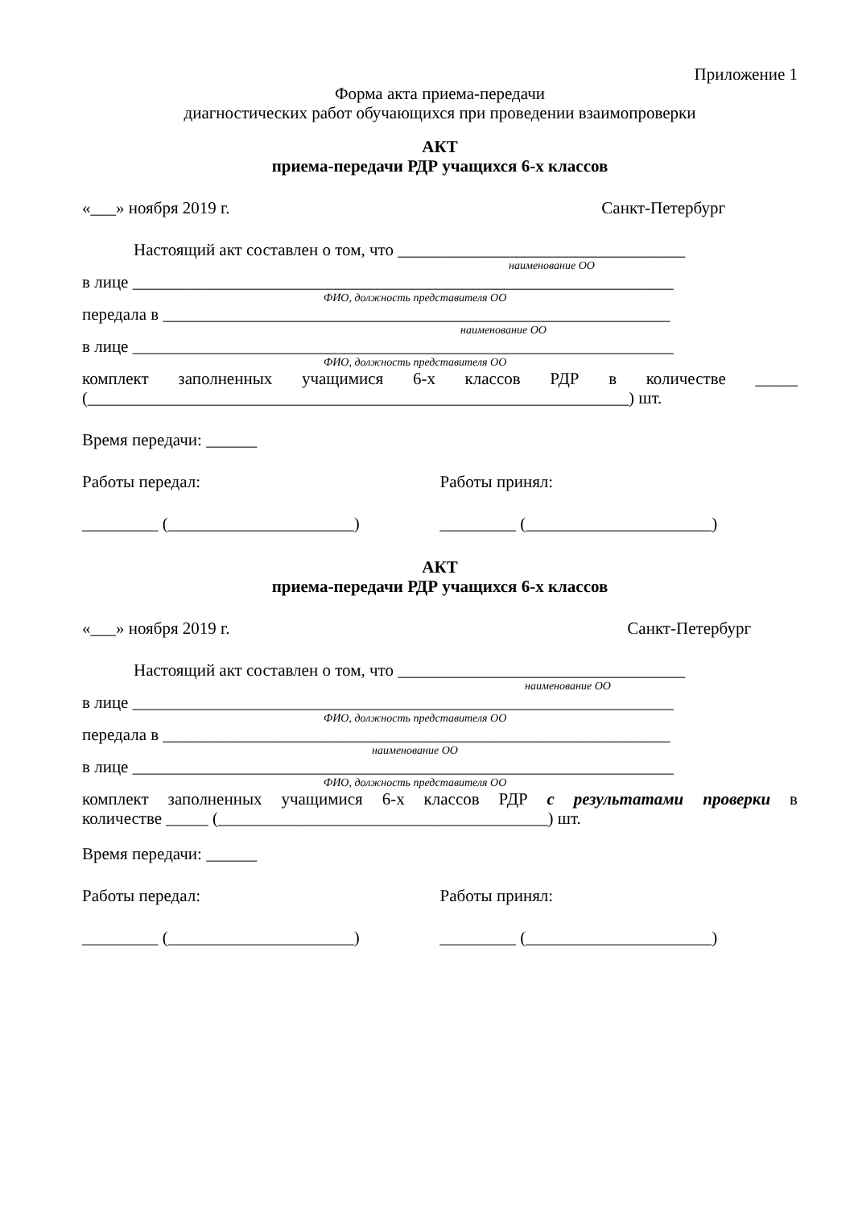Приложение 1
Форма акта приема-передачи
диагностических работ обучающихся при проведении взаимопроверки
АКТ
приема-передачи РДР учащихся 6-х классов
«___» ноября 2019 г. Санкт-Петербург
Настоящий акт составлен о том, что __________________________________
наименование ОО
в лице ________________________________________________________________
ФИО, должность представителя ОО
передала в ____________________________________________________________
наименование ОО
в лице ________________________________________________________________
ФИО, должность представителя ОО
комплект заполненных учащимися 6-х классов РДР в количестве _____
(________________________________________________________________) шт.
Время передачи: ______
Работы передал: Работы принял:
_________ (______________________) _________ (______________________)
АКТ
приема-передачи РДР учащихся 6-х классов
«___» ноября 2019 г. Санкт-Петербург
Настоящий акт составлен о том, что __________________________________
наименование ОО
в лице ________________________________________________________________
ФИО, должность представителя ОО
передала в ____________________________________________________________
наименование ОО
в лице ________________________________________________________________
ФИО, должность представителя ОО
комплект заполненных учащимися 6-х классов РДР с результатами проверки в
количестве _____ (_______________________________________) шт.
Время передачи: ______
Работы передал: Работы принял:
_________ (______________________) _________ (______________________)